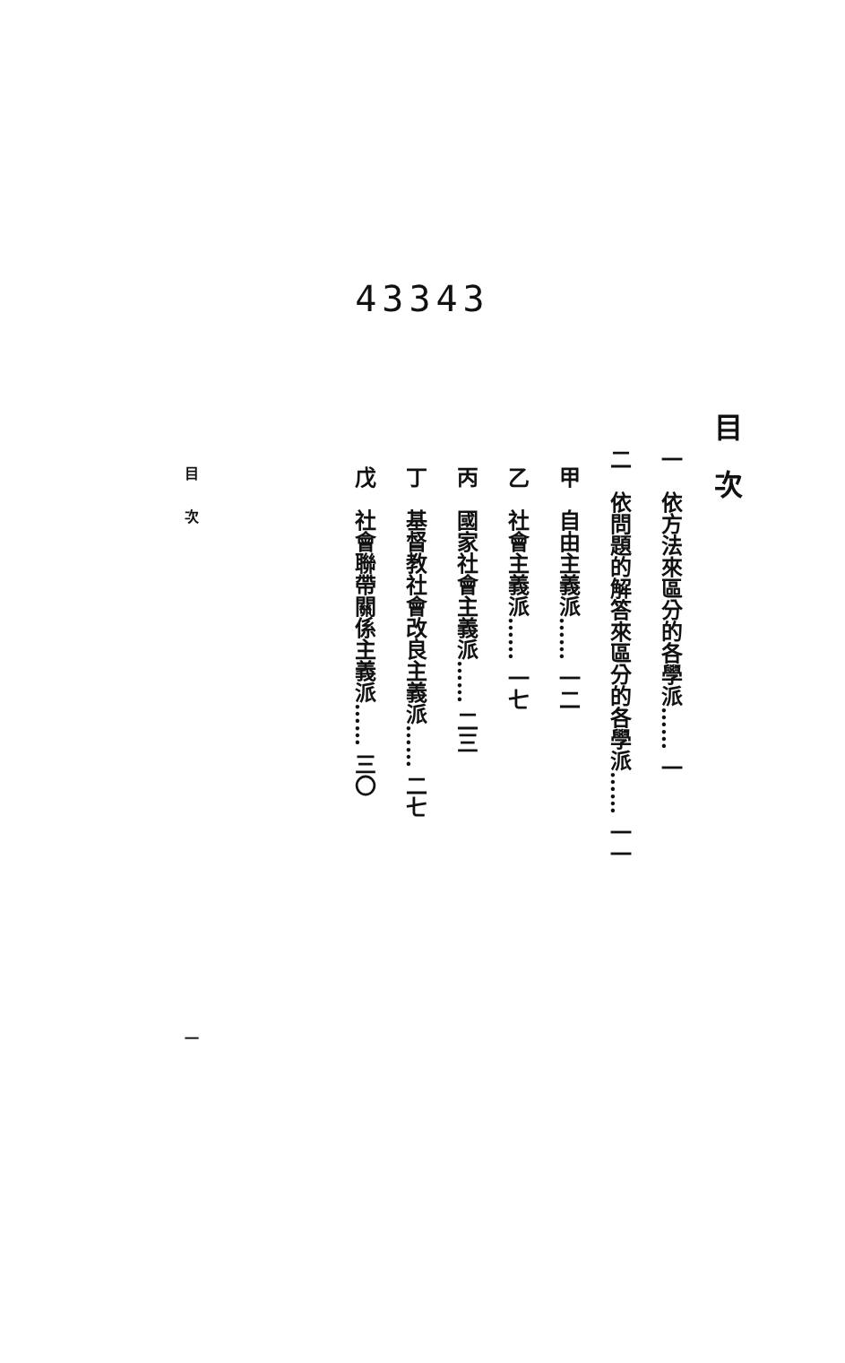43343
目　次
一　依方法來區分的各學派…… 一
二　依問題的解答來區分的各學派…… 一一
甲　自由主義派…… 一二
乙　社會主義派…… 一七
丙　國家社會主義派…… 二三
丁　基督教社會改良主義派…… 二七
戊　社會聯帶關係主義派…… 三〇
目　　次
一